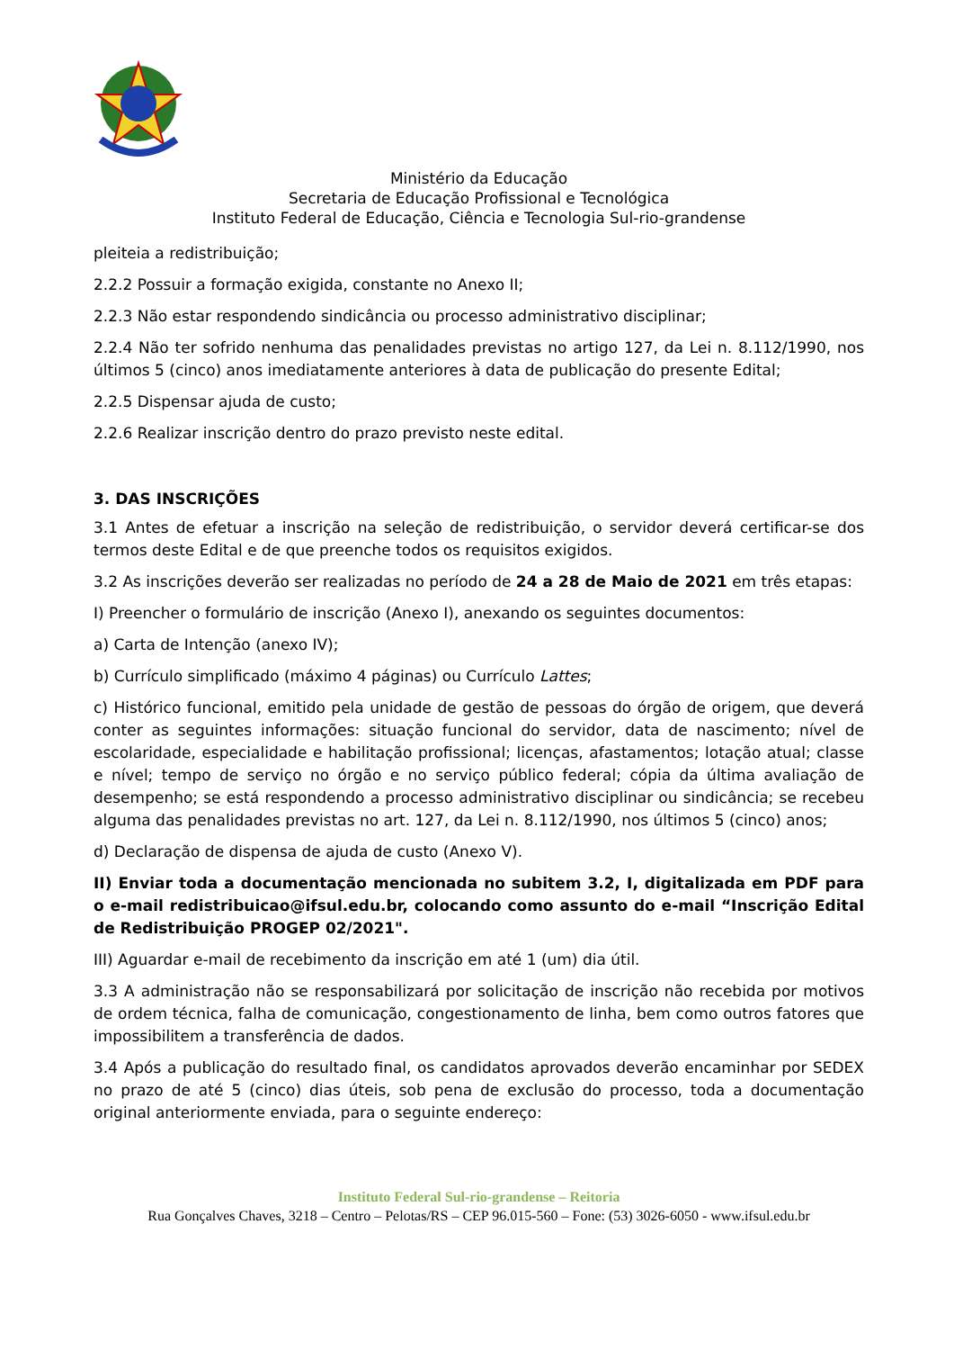Ministério da Educação
Secretaria de Educação Profissional e Tecnológica
Instituto Federal de Educação, Ciência e Tecnologia Sul-rio-grandense
pleiteia a redistribuição;
2.2.2 Possuir a formação exigida, constante no Anexo II;
2.2.3 Não estar respondendo sindicância ou processo administrativo disciplinar;
2.2.4 Não ter sofrido nenhuma das penalidades previstas no artigo 127, da Lei n. 8.112/1990, nos últimos 5 (cinco) anos imediatamente anteriores à data de publicação do presente Edital;
2.2.5 Dispensar ajuda de custo;
2.2.6 Realizar inscrição dentro do prazo previsto neste edital.
3. DAS INSCRIÇÕES
3.1 Antes de efetuar a inscrição na seleção de redistribuição, o servidor deverá certificar-se dos termos deste Edital e de que preenche todos os requisitos exigidos.
3.2 As inscrições deverão ser realizadas no período de 24 a 28 de Maio de 2021 em três etapas:
I) Preencher o formulário de inscrição (Anexo I), anexando os seguintes documentos:
a) Carta de Intenção (anexo IV);
b) Currículo simplificado (máximo 4 páginas) ou Currículo Lattes;
c) Histórico funcional, emitido pela unidade de gestão de pessoas do órgão de origem, que deverá conter as seguintes informações: situação funcional do servidor, data de nascimento; nível de escolaridade, especialidade e habilitação profissional; licenças, afastamentos; lotação atual; classe e nível; tempo de serviço no órgão e no serviço público federal; cópia da última avaliação de desempenho; se está respondendo a processo administrativo disciplinar ou sindicância; se recebeu alguma das penalidades previstas no art. 127, da Lei n. 8.112/1990, nos últimos 5 (cinco) anos;
d) Declaração de dispensa de ajuda de custo (Anexo V).
II) Enviar toda a documentação mencionada no subitem 3.2, I, digitalizada em PDF para o e-mail redistribuicao@ifsul.edu.br, colocando como assunto do e-mail “Inscrição Edital de Redistribuição PROGEP 02/2021".
III) Aguardar e-mail de recebimento da inscrição em até 1 (um) dia útil.
3.3 A administração não se responsabilizará por solicitação de inscrição não recebida por motivos de ordem técnica, falha de comunicação, congestionamento de linha, bem como outros fatores que impossibilitem a transferência de dados.
3.4 Após a publicação do resultado final, os candidatos aprovados deverão encaminhar por SEDEX no prazo de até 5 (cinco) dias úteis, sob pena de exclusão do processo, toda a documentação original anteriormente enviada, para o seguinte endereço:
Instituto Federal Sul-rio-grandense – Reitoria
Rua Gonçalves Chaves, 3218 – Centro – Pelotas/RS – CEP 96.015-560 – Fone: (53) 3026-6050 - www.ifsul.edu.br